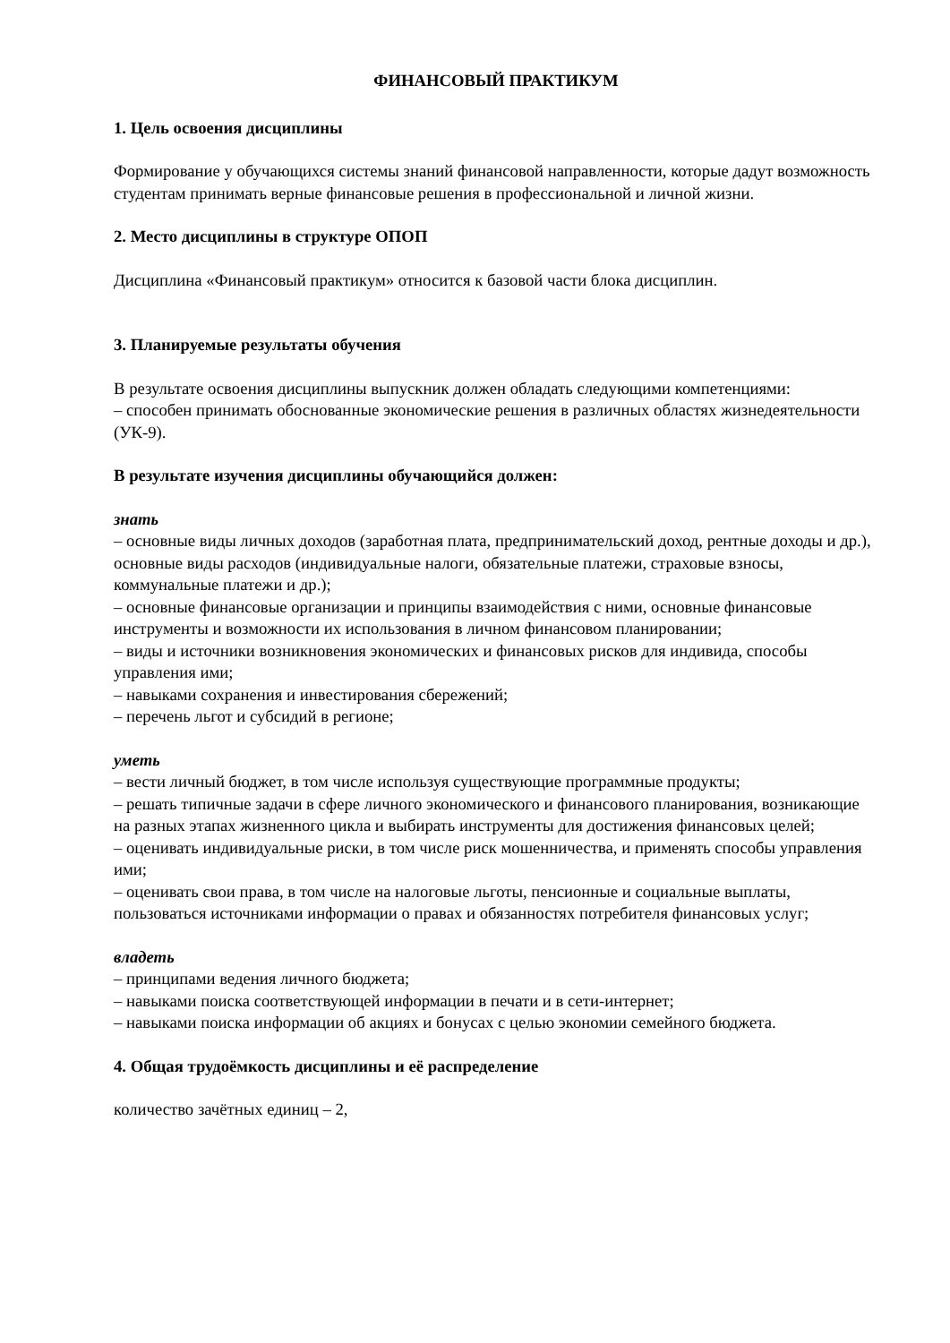ФИНАНСОВЫЙ ПРАКТИКУМ
1. Цель освоения дисциплины
Формирование у обучающихся системы знаний финансовой направленности, которые дадут возможность студентам принимать верные финансовые решения в профессиональной и личной жизни.
2. Место дисциплины в структуре ОПОП
Дисциплина «Финансовый практикум» относится к базовой части блока дисциплин.
3. Планируемые результаты обучения
В результате освоения дисциплины выпускник должен обладать следующими компетенциями:
– способен принимать обоснованные экономические решения в различных областях жизнедеятельности (УК-9).
В результате изучения дисциплины обучающийся должен:
знать
– основные виды личных доходов (заработная плата, предпринимательский доход, рентные доходы и др.), основные виды расходов (индивидуальные налоги, обязательные платежи, страховые взносы, коммунальные платежи и др.);
– основные финансовые организации и принципы взаимодействия с ними, основные финансовые инструменты и возможности их использования в личном финансовом планировании;
– виды и источники возникновения экономических и финансовых рисков для индивида, способы управления ими;
– навыками сохранения и инвестирования сбережений;
– перечень льгот и субсидий в регионе;
уметь
– вести личный бюджет, в том числе используя существующие программные продукты;
– решать типичные задачи в сфере личного экономического и финансового планирования, возникающие на разных этапах жизненного цикла и выбирать инструменты для достижения финансовых целей;
– оценивать индивидуальные риски, в том числе риск мошенничества, и применять способы управления ими;
– оценивать свои права, в том числе на налоговые льготы, пенсионные и социальные выплаты, пользоваться источниками информации о правах и обязанностях потребителя финансовых услуг;
владеть
– принципами ведения личного бюджета;
– навыками поиска соответствующей информации в печати и в сети-интернет;
– навыками поиска информации об акциях и бонусах с целью экономии семейного бюджета.
4. Общая трудоёмкость дисциплины и её распределение
количество зачётных единиц – 2,